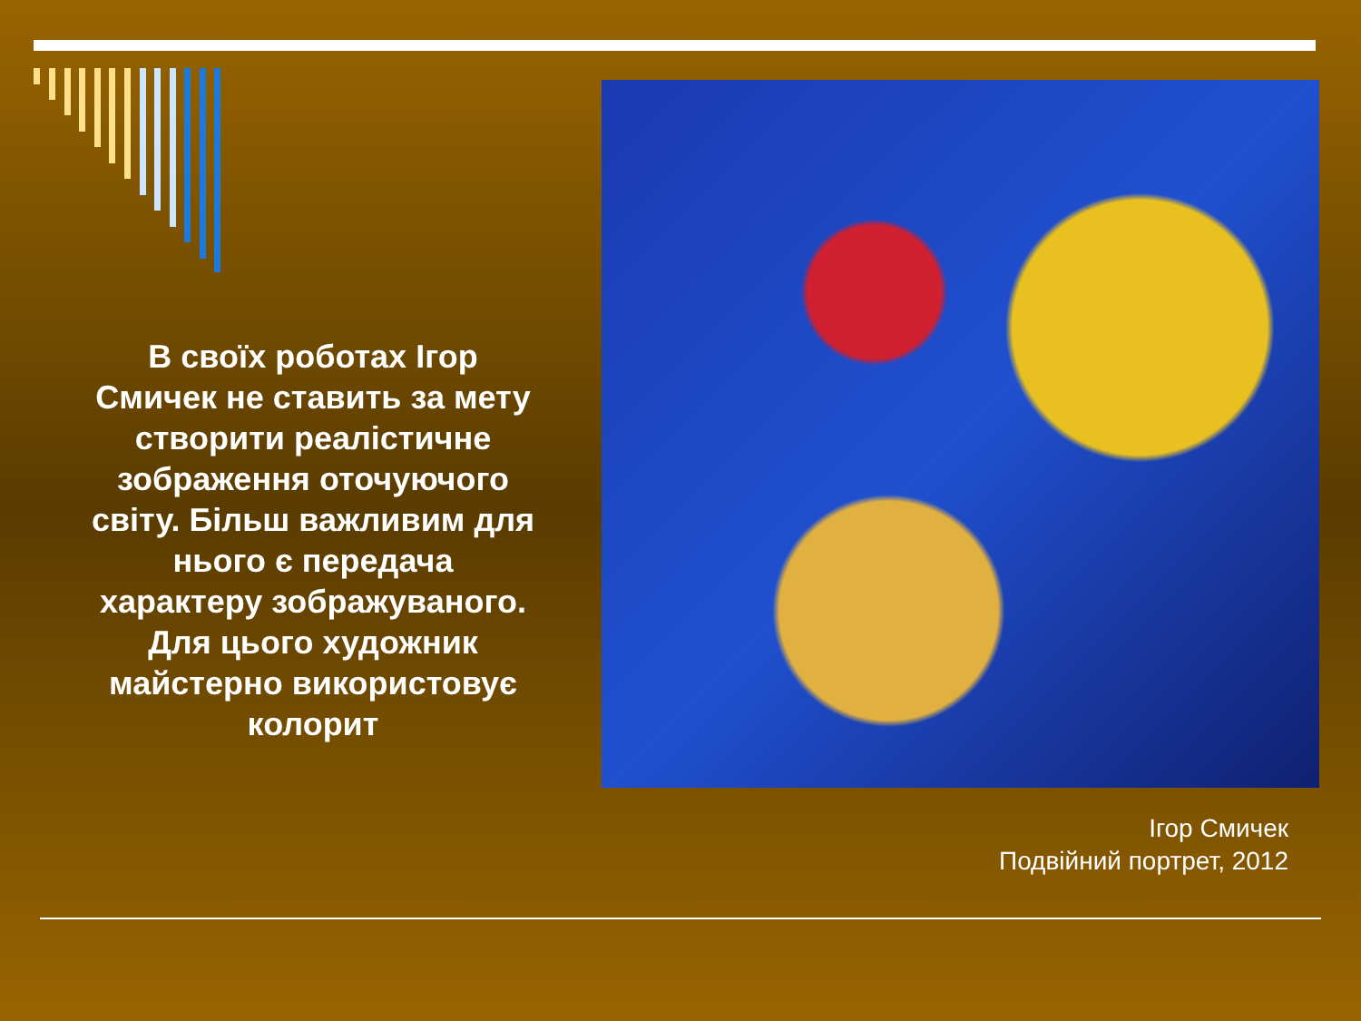В своїх роботах Ігор Смичек не ставить за мету створити реалістичне зображення оточуючого світу. Більш важливим для нього є передача характеру зображуваного. Для цього художник майстерно використовує колорит
Ігор Смичек
Подвійний портрет, 2012